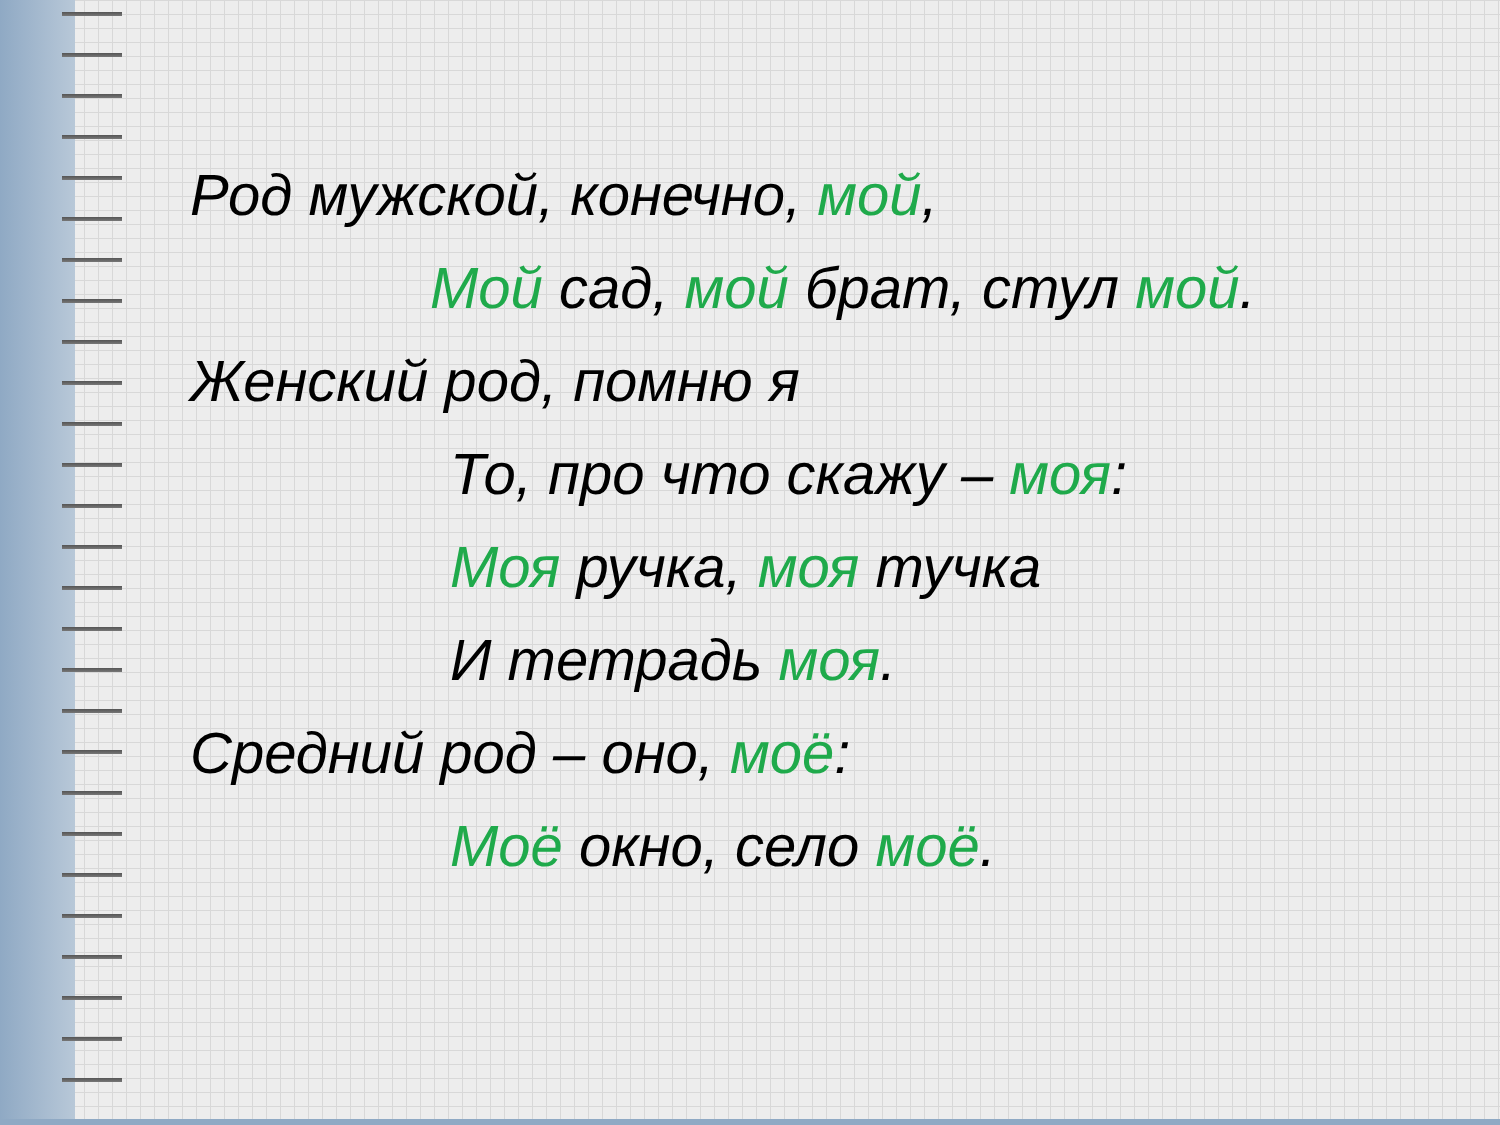Род мужской, конечно, мой,
Мой сад, мой брат, стул мой.
Женский род, помню я
То, про что скажу – моя:
Моя ручка, моя тучка
И тетрадь моя.
Средний род – оно, моё:
Моё окно, село моё.